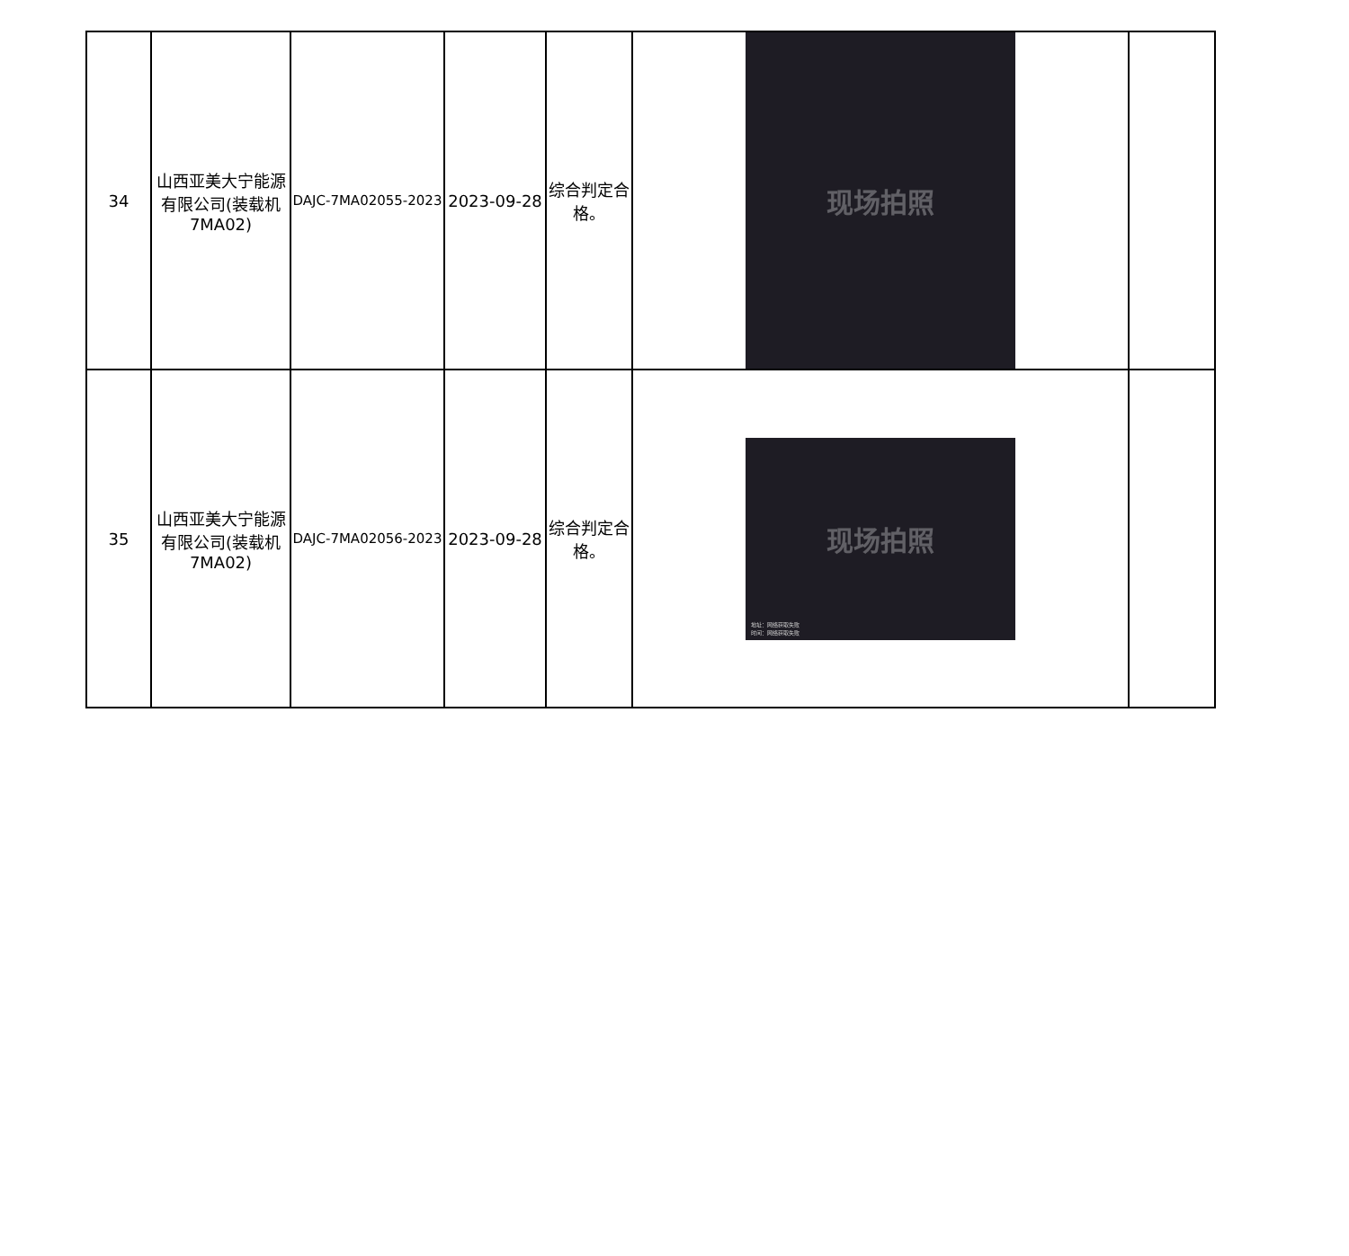| 34 | 山西亚美大宁能源有限公司(装载机7MA02) | DAJC-7MA02055-2023 | 2023-09-28 | 综合判定合格。 | 现场拍照 | |
| 35 | 山西亚美大宁能源有限公司(装载机7MA02) | DAJC-7MA02056-2023 | 2023-09-28 | 综合判定合格。 | 现场拍照 地址：网络获取失败 时间：网络获取失败 | |